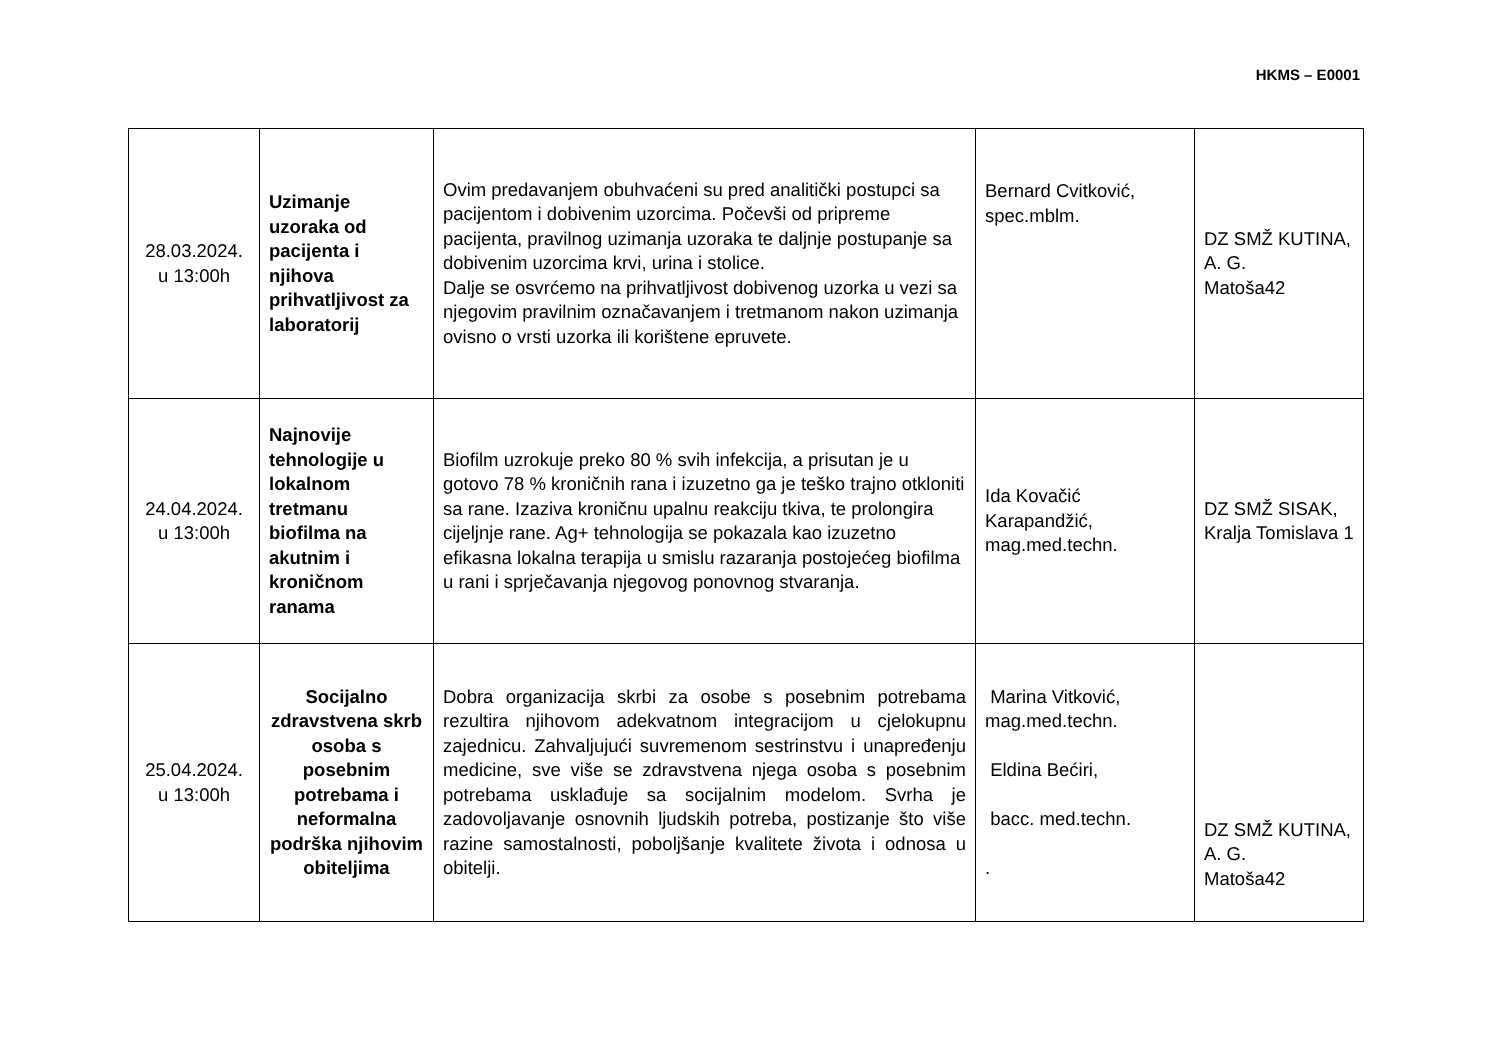HKMS – E0001
| 28.03.2024. u 13:00h | Uzimanje uzoraka od pacijenta i njihova prihvatljivost za laboratorij | Ovim predavanjem obuhvaćeni su pred analitički postupci sa pacijentom i dobivenim uzorcima. Počevši od pripreme pacijenta, pravilnog uzimanja uzoraka te daljnje postupanje sa dobivenim uzorcima krvi, urina i stolice. Dalje se osvrćemo na prihvatljivost dobivenog uzorka u vezi sa njegovim pravilnim označavanjem i tretmanom nakon uzimanja ovisno o vrsti uzorka ili korištene epruvete. | Bernard Cvitković, spec.mblm. | DZ SMŽ KUTINA, A. G. Matoša42 |
| 24.04.2024. u 13:00h | Najnovije tehnologije u lokalnom tretmanu biofilma na akutnim i kroničnom ranama | Biofilm uzrokuje preko 80 % svih infekcija, a prisutan je u gotovo 78 % kroničnih rana i izuzetno ga je teško trajno otkloniti sa rane. Izaziva kroničnu upalnu reakciju tkiva, te prolongira cijeljnje rane. Ag+ tehnologija se pokazala kao izuzetno efikasna lokalna terapija u smislu razaranja postojećeg biofilma u rani i sprječavanja njegovog ponovnog stvaranja. | Ida Kovačić Karapandžić, mag.med.techn. | DZ SMŽ SISAK, Kralja Tomislava 1 |
| 25.04.2024. u 13:00h | Socijalno zdravstvena skrb osoba s posebnim potrebama i neformalna podrška njihovim obiteljima | Dobra organizacija skrbi za osobe s posebnim potrebama rezultira njihovom adekvatnom integracijom u cjelokupnu zajednicu. Zahvaljujući suvremenom sestrinstvu i unapređenju medicine, sve više se zdravstvena njega osoba s posebnim potrebama usklađuje sa socijalnim modelom. Svrha je zadovoljavanje osnovnih ljudskih potreba, postizanje što više razine samostalnosti, poboljšanje kvalitete života i odnosa u obitelji. | Marina Vitković, mag.med.techn. Eldina Bećiri, bacc. med.techn. . | DZ SMŽ KUTINA, A. G. Matoša42 |